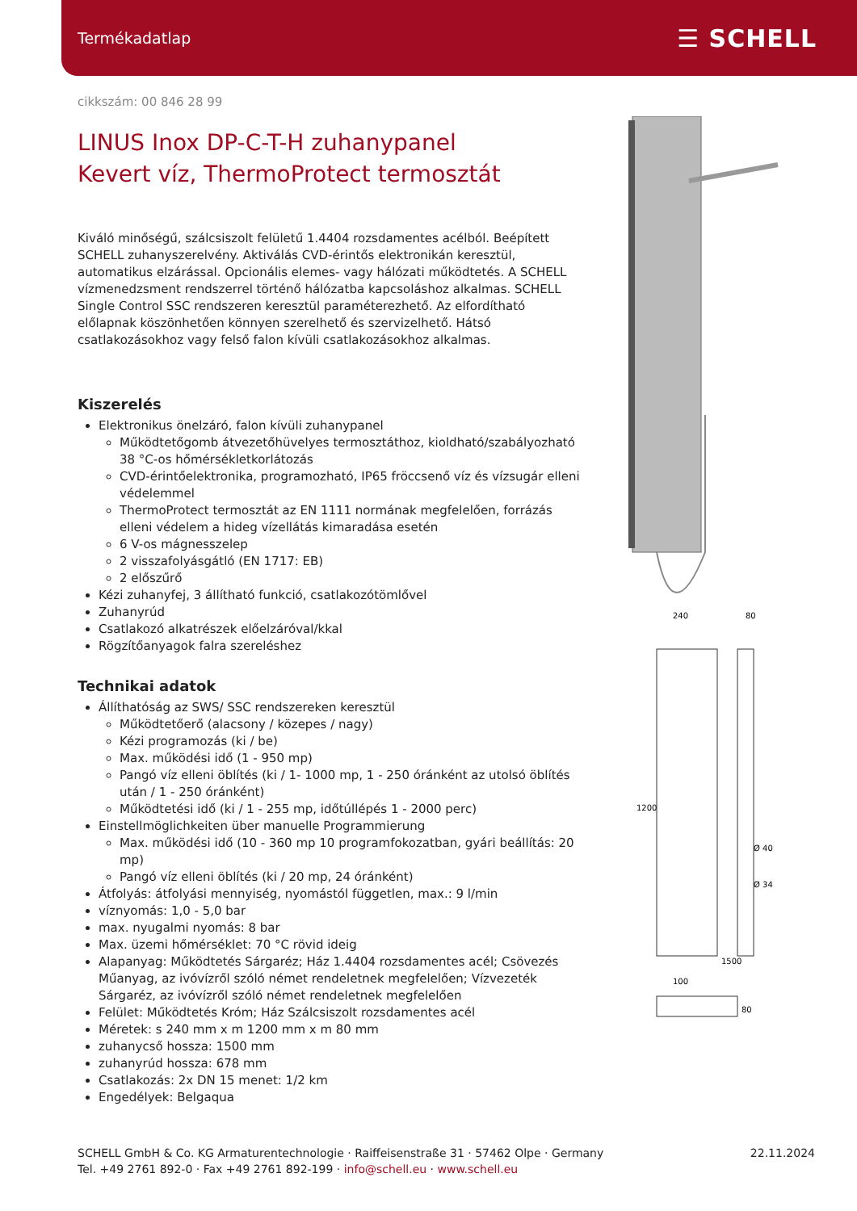Termékadatlap ☰ SCHELL
cikkszám: 00 846 28 99
LINUS Inox DP-C-T-H zuhanypanel
Kevert víz, ThermoProtect termosztát
Kiváló minőségű, szálcsiszolt felületű 1.4404 rozsdamentes acélból. Beépített SCHELL zuhanyszerelvény. Aktiválás CVD-érintős elektronikán keresztül, automatikus elzárással. Opcionális elemes- vagy hálózati működtetés. A SCHELL vízmenedzsment rendszerrel történő hálózatba kapcsoláshoz alkalmas. SCHELL Single Control SSC rendszeren keresztül paraméterezhető. Az elfordítható előlapnak köszönhetően könnyen szerelhető és szervizelhető. Hátsó csatlakozásokhoz vagy felső falon kívüli csatlakozásokhoz alkalmas.
Kiszerelés
Elektronikus önelzáró, falon kívüli zuhanypanel
Működtetőgomb átvezetőhüvelyes termosztáthoz, kioldható/szabályozható 38 °C-os hőmérsékletkorlátozás
CVD-érintőelektronika, programozható, IP65 fröccsenő víz és vízsugár elleni védelemmel
ThermoProtect termosztát az EN 1111 normának megfelelően, forrázás elleni védelem a hideg vízellátás kimaradása esetén
6 V-os mágnesszelep
2 visszafolyásgátló (EN 1717: EB)
2 előszűrő
Kézi zuhanyfej, 3 állítható funkció, csatlakozótömlővel
Zuhanyrúd
Csatlakozó alkatrészek előelzáróval/kkal
Rögzítőanyagok falra szereléshez
Technikai adatok
Állíthatóság az SWS/ SSC rendszereken keresztül
Működtetőerő (alacsony / közepes / nagy)
Kézi programozás (ki / be)
Max. működési idő (1 - 950 mp)
Pangó víz elleni öblítés (ki / 1- 1000 mp, 1 - 250 óránként az utolsó öblítés után / 1 - 250 óránként)
Működtetési idő (ki / 1 - 255 mp, időtúllépés 1 - 2000 perc)
Einstellmöglichkeiten über manuelle Programmierung
Max. működési idő (10 - 360 mp 10 programfokozatban, gyári beállítás: 20 mp)
Pangó víz elleni öblítés (ki / 20 mp, 24 óránként)
Átfolyás: átfolyási mennyiség, nyomástól független, max.: 9 l/min
víznyomás: 1,0 - 5,0 bar
max. nyugalmi nyomás: 8 bar
Max. üzemi hőmérséklet: 70 °C rövid ideig
Alapanyag: Működtetés Sárgaréz; Ház 1.4404 rozsdamentes acél; Csövezés Műanyag, az ivóvízről szóló német rendeletnek megfelelően; Vízvezeték Sárgaréz, az ivóvízről szóló német rendeletnek megfelelően
Felület: Működtetés Króm; Ház Szálcsiszolt rozsdamentes acél
Méretek: s 240 mm x m 1200 mm x m 80 mm
zuhanycső hossza: 1500 mm
zuhanyrúd hossza: 678 mm
Csatlakozás: 2x DN 15 menet: 1/2 km
Engedélyek: Belgaqua
240
80
1200
Ø 40
Ø 34
1500
100
80
SCHELL GmbH & Co. KG Armaturentechnologie · Raiffeisenstraße 31 · 57462 Olpe · Germany
Tel. +49 2761 892-0 · Fax +49 2761 892-199 · info@schell.eu · www.schell.eu
22.11.2024